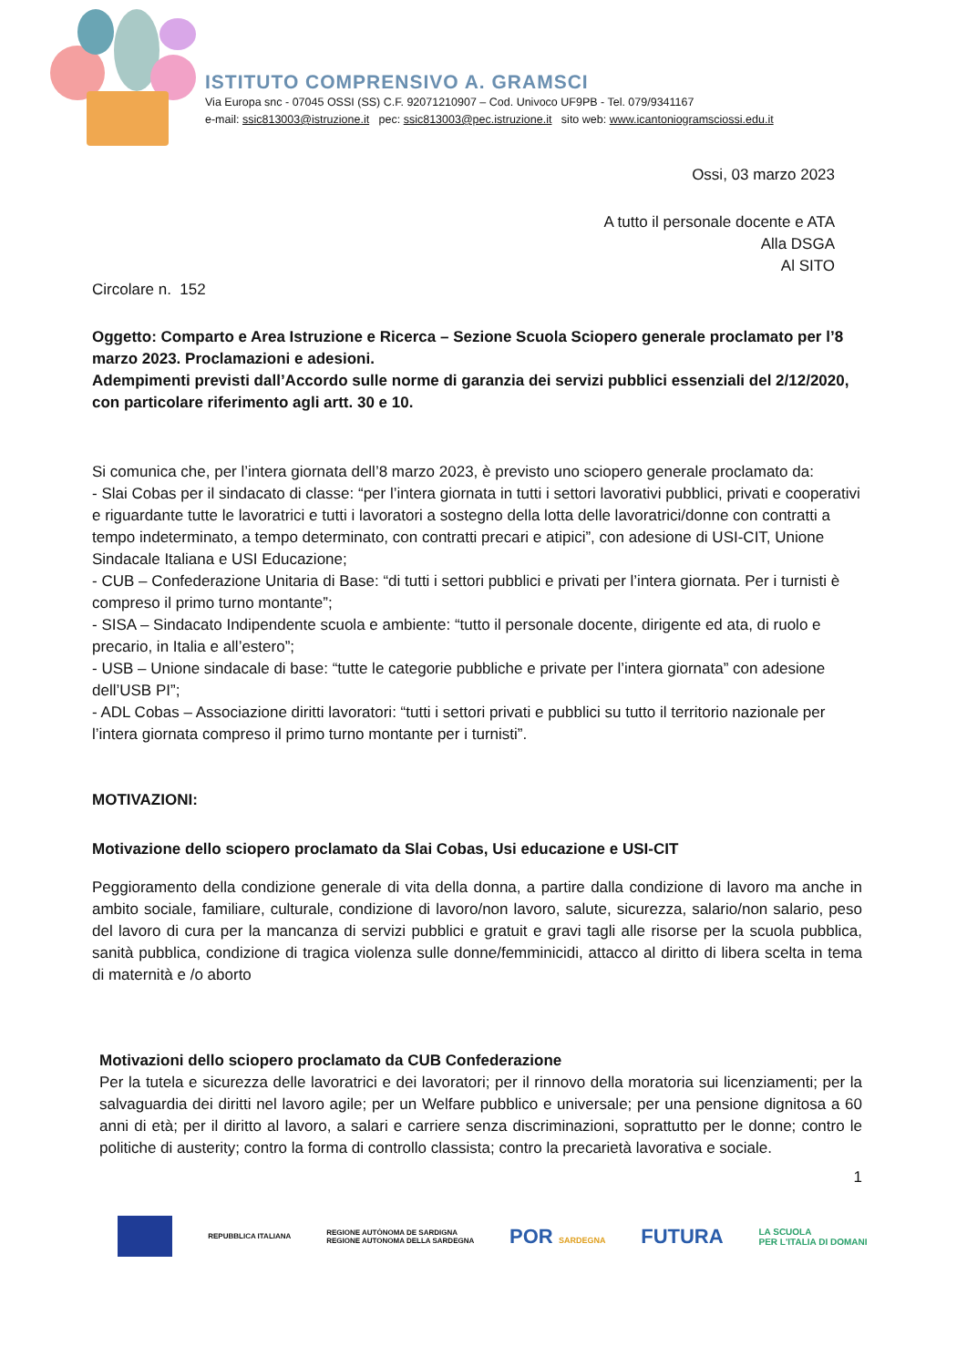ISTITUTO COMPRENSIVO A. GRAMSCI
Via Europa snc - 07045 OSSI (SS) C.F. 92071210907 – Cod. Univoco UF9PB - Tel. 079/9341167
e-mail: ssic813003@istruzione.it pec: ssic813003@pec.istruzione.it sito web: www.icantoniogramsciossi.edu.it
Ossi, 03 marzo 2023
A tutto il personale docente e ATA
Alla DSGA
Al SITO
Circolare n. 152
Oggetto: Comparto e Area Istruzione e Ricerca – Sezione Scuola Sciopero generale proclamato per l’8 marzo 2023. Proclamazioni e adesioni.
Adempimenti previsti dall’Accordo sulle norme di garanzia dei servizi pubblici essenziali del 2/12/2020, con particolare riferimento agli artt. 30 e 10.
Si comunica che, per l’intera giornata dell’8 marzo 2023, è previsto uno sciopero generale proclamato da:
- Slai Cobas per il sindacato di classe: “per l’intera giornata in tutti i settori lavorativi pubblici, privati e cooperativi e riguardante tutte le lavoratrici e tutti i lavoratori a sostegno della lotta delle lavoratrici/donne con contratti a tempo indeterminato, a tempo determinato, con contratti precari e atipici”, con adesione di USI-CIT, Unione Sindacale Italiana e USI Educazione;
- CUB – Confederazione Unitaria di Base: “di tutti i settori pubblici e privati per l’intera giornata. Per i turnisti è compreso il primo turno montante”;
- SISA – Sindacato Indipendente scuola e ambiente: “tutto il personale docente, dirigente ed ata, di ruolo e precario, in Italia e all’estero”;
- USB – Unione sindacale di base: “tutte le categorie pubbliche e private per l’intera giornata” con adesione dell’USB PI”;
- ADL Cobas – Associazione diritti lavoratori: “tutti i settori privati e pubblici su tutto il territorio nazionale per l’intera giornata compreso il primo turno montante per i turnisti”.
MOTIVAZIONI:
Motivazione dello sciopero proclamato da Slai Cobas, Usi educazione e USI-CIT
Peggioramento della condizione generale di vita della donna, a partire dalla condizione di lavoro ma anche in ambito sociale, familiare, culturale, condizione di lavoro/non lavoro, salute, sicurezza, salario/non salario, peso del lavoro di cura per la mancanza di servizi pubblici e gratuit e gravi tagli alle risorse per la scuola pubblica, sanità pubblica, condizione di tragica violenza sulle donne/femminicidi, attacco al diritto di libera scelta in tema di maternità e /o aborto
Motivazioni dello sciopero proclamato da CUB Confederazione
Per la tutela e sicurezza delle lavoratrici e dei lavoratori; per il rinnovo della moratoria sui licenziamenti; per la salvaguardia dei diritti nel lavoro agile; per un Welfare pubblico e universale; per una pensione dignitosa a 60 anni di età; per il diritto al lavoro, a salari e carriere senza discriminazioni, soprattutto per le donne; contro le politiche di austerity; contro la forma di controllo classista; contro la precarietà lavorativa e sociale.
1
REPUBBLICA ITALIANA REGIONE AUTÒNOMA DE SARDIGNA
REGIONE AUTONOMA DELLA SARDEGNA POR SARDEGNA FUTURA LA SCUOLA
PER L'ITALIA DI DOMANI